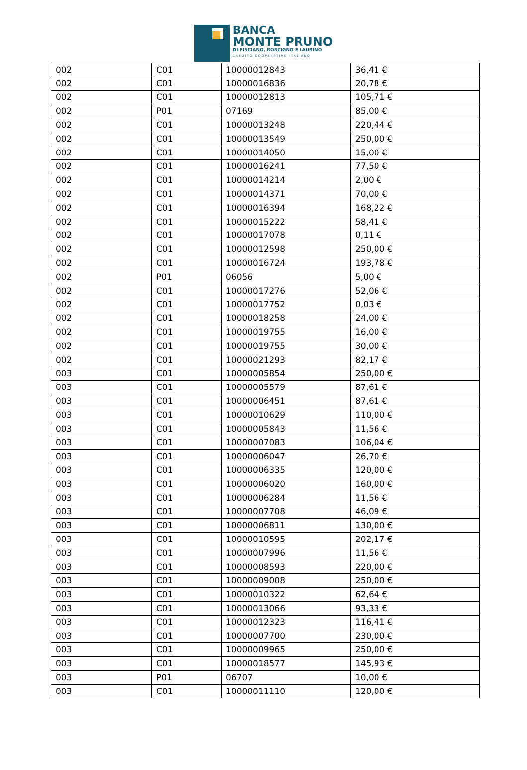BANCA
MONTE PRUNO
DI FISCIANO, ROSCIGNO E LAURINO
CREDITO COOPERATIVO ITALIANO
| 002 | C01 | 10000012843 | 36,41 € |
| 002 | C01 | 10000016836 | 20,78 € |
| 002 | C01 | 10000012813 | 105,71 € |
| 002 | P01 | 07169 | 85,00 € |
| 002 | C01 | 10000013248 | 220,44 € |
| 002 | C01 | 10000013549 | 250,00 € |
| 002 | C01 | 10000014050 | 15,00 € |
| 002 | C01 | 10000016241 | 77,50 € |
| 002 | C01 | 10000014214 | 2,00 € |
| 002 | C01 | 10000014371 | 70,00 € |
| 002 | C01 | 10000016394 | 168,22 € |
| 002 | C01 | 10000015222 | 58,41 € |
| 002 | C01 | 10000017078 | 0,11 € |
| 002 | C01 | 10000012598 | 250,00 € |
| 002 | C01 | 10000016724 | 193,78 € |
| 002 | P01 | 06056 | 5,00 € |
| 002 | C01 | 10000017276 | 52,06 € |
| 002 | C01 | 10000017752 | 0,03 € |
| 002 | C01 | 10000018258 | 24,00 € |
| 002 | C01 | 10000019755 | 16,00 € |
| 002 | C01 | 10000019755 | 30,00 € |
| 002 | C01 | 10000021293 | 82,17 € |
| 003 | C01 | 10000005854 | 250,00 € |
| 003 | C01 | 10000005579 | 87,61 € |
| 003 | C01 | 10000006451 | 87,61 € |
| 003 | C01 | 10000010629 | 110,00 € |
| 003 | C01 | 10000005843 | 11,56 € |
| 003 | C01 | 10000007083 | 106,04 € |
| 003 | C01 | 10000006047 | 26,70 € |
| 003 | C01 | 10000006335 | 120,00 € |
| 003 | C01 | 10000006020 | 160,00 € |
| 003 | C01 | 10000006284 | 11,56 € |
| 003 | C01 | 10000007708 | 46,09 € |
| 003 | C01 | 10000006811 | 130,00 € |
| 003 | C01 | 10000010595 | 202,17 € |
| 003 | C01 | 10000007996 | 11,56 € |
| 003 | C01 | 10000008593 | 220,00 € |
| 003 | C01 | 10000009008 | 250,00 € |
| 003 | C01 | 10000010322 | 62,64 € |
| 003 | C01 | 10000013066 | 93,33 € |
| 003 | C01 | 10000012323 | 116,41 € |
| 003 | C01 | 10000007700 | 230,00 € |
| 003 | C01 | 10000009965 | 250,00 € |
| 003 | C01 | 10000018577 | 145,93 € |
| 003 | P01 | 06707 | 10,00 € |
| 003 | C01 | 10000011110 | 120,00 € |